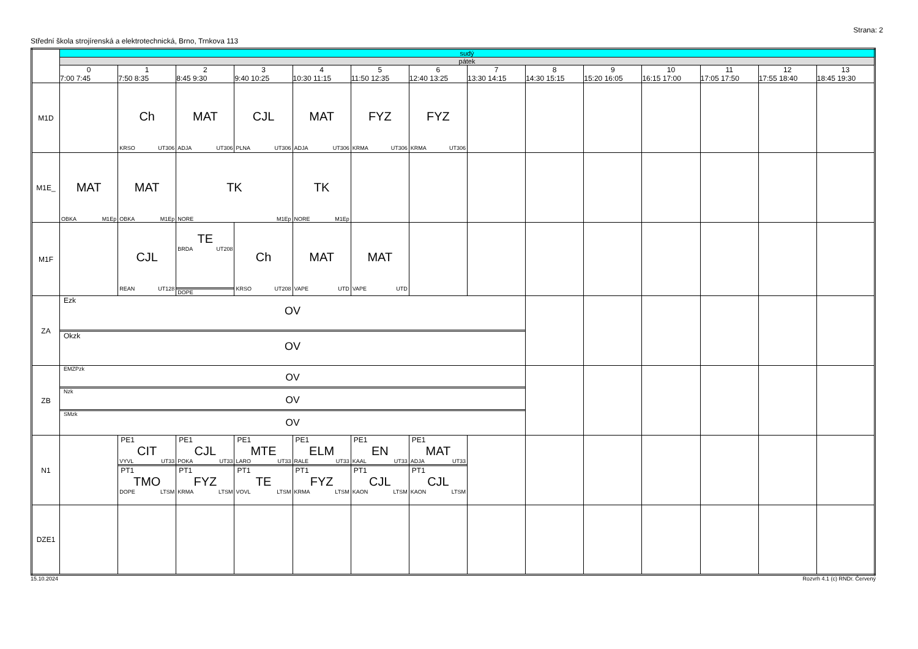Strana: 2
Střední škola strojírenská a elektrotechnická, Brno, Trnkova 113
| | sudý | | | | | | | | | | | | | |
| --- | --- | --- | --- | --- | --- | --- | --- | --- | --- | --- | --- | --- | --- | --- |
| | pátek | | | | | | | | | | | | | |
| | 0 7:00 7:45 | 1 7:50 8:35 | 2 8:45 9:30 | 3 9:40 10:25 | 4 10:30 11:15 | 5 11:50 12:35 | 6 12:40 13:25 | 7 13:30 14:15 | 8 14:30 15:15 | 9 15:20 16:05 | 10 16:15 17:00 | 11 17:05 17:50 | 12 17:55 18:40 | 13 18:45 19:30 |
| M1D | | Ch KRSO UT306 | MAT ADJA UT306 | CJL PLNA UT306 | MAT ADJA UT306 | FYZ KRMA UT306 | FYZ KRMA UT306 | | | | | | | |
| M1E_ | MAT OBKA M1Ep | MAT OBKA M1Ep | TK NORE M1Ep | | TK NORE M1Ep | | | | | | | | | |
| M1F | | CJL REAN UT128 | TE BRDA UT208 DOPE | Ch KRSO UT208 | MAT VAPE UTD | MAT VAPE UTD | | | | | | | | |
| ZA | Ezk OV Okzk OV | | | | | | | | | | | | | |
| ZB | EMZPzk OV Nzk OV SMzk OV | | | | | | | | | | | | | |
| N1 | | PE1 CIT VYVL UT33 PT1 TMO DOPE LTSM | PE1 CJL POKA UT33 PT1 FYZ KRMA LTSM | PE1 MTE LARO UT33 PT1 TE VOVL LTSM | PE1 ELM RALE UT33 PT1 FYZ KRMA LTSM | PE1 EN KAAL UT33 PT1 CJL KAON LTSM | PE1 MAT ADJA UT33 PT1 CJL KAON LTSM | | | | | | | |
| DZE1 | | | | | | | | | | | | | | |
15.10.2024 Rozvrh 4.1 (c) RNDr. Červený